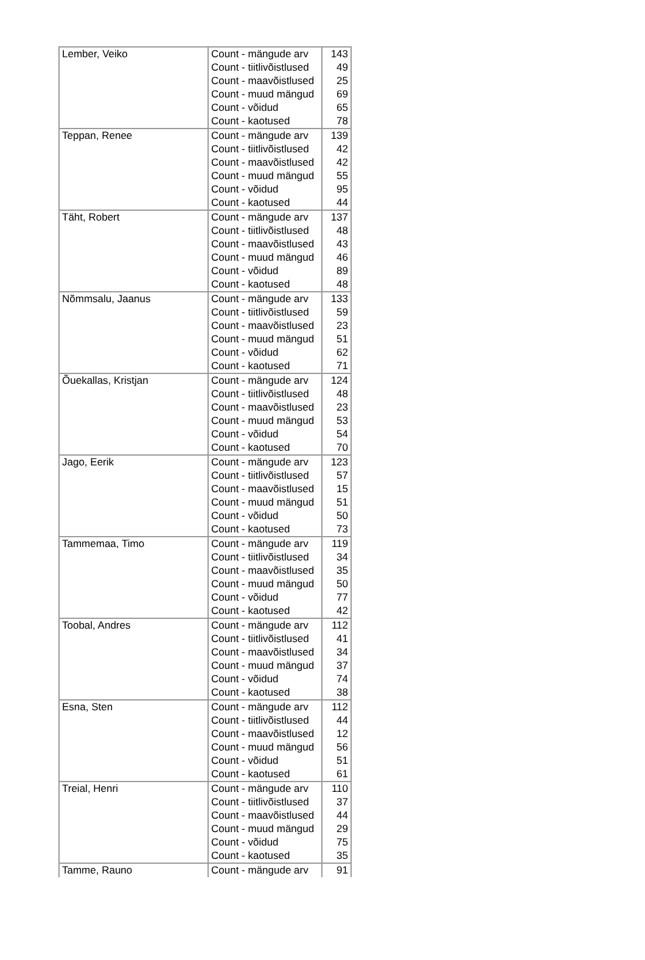| Lember, Veiko | Count - mängude arv | 143 |
| | Count - tiitlivõistlused | 49 |
| | Count - maavõistlused | 25 |
| | Count - muud mängud | 69 |
| | Count - võidud | 65 |
| | Count - kaotused | 78 |
| Teppan, Renee | Count - mängude arv | 139 |
| | Count - tiitlivõistlused | 42 |
| | Count - maavõistlused | 42 |
| | Count - muud mängud | 55 |
| | Count - võidud | 95 |
| | Count - kaotused | 44 |
| Täht, Robert | Count - mängude arv | 137 |
| | Count - tiitlivõistlused | 48 |
| | Count - maavõistlused | 43 |
| | Count - muud mängud | 46 |
| | Count - võidud | 89 |
| | Count - kaotused | 48 |
| Nõmmsalu, Jaanus | Count - mängude arv | 133 |
| | Count - tiitlivõistlused | 59 |
| | Count - maavõistlused | 23 |
| | Count - muud mängud | 51 |
| | Count - võidud | 62 |
| | Count - kaotused | 71 |
| Õuekallas, Kristjan | Count - mängude arv | 124 |
| | Count - tiitlivõistlused | 48 |
| | Count - maavõistlused | 23 |
| | Count - muud mängud | 53 |
| | Count - võidud | 54 |
| | Count - kaotused | 70 |
| Jago, Eerik | Count - mängude arv | 123 |
| | Count - tiitlivõistlused | 57 |
| | Count - maavõistlused | 15 |
| | Count - muud mängud | 51 |
| | Count - võidud | 50 |
| | Count - kaotused | 73 |
| Tammemaa, Timo | Count - mängude arv | 119 |
| | Count - tiitlivõistlused | 34 |
| | Count - maavõistlused | 35 |
| | Count - muud mängud | 50 |
| | Count - võidud | 77 |
| | Count - kaotused | 42 |
| Toobal, Andres | Count - mängude arv | 112 |
| | Count - tiitlivõistlused | 41 |
| | Count - maavõistlused | 34 |
| | Count - muud mängud | 37 |
| | Count - võidud | 74 |
| | Count - kaotused | 38 |
| Esna, Sten | Count - mängude arv | 112 |
| | Count - tiitlivõistlused | 44 |
| | Count - maavõistlused | 12 |
| | Count - muud mängud | 56 |
| | Count - võidud | 51 |
| | Count - kaotused | 61 |
| Treial, Henri | Count - mängude arv | 110 |
| | Count - tiitlivõistlused | 37 |
| | Count - maavõistlused | 44 |
| | Count - muud mängud | 29 |
| | Count - võidud | 75 |
| | Count - kaotused | 35 |
| Tamme, Rauno | Count - mängude arv | 91 |